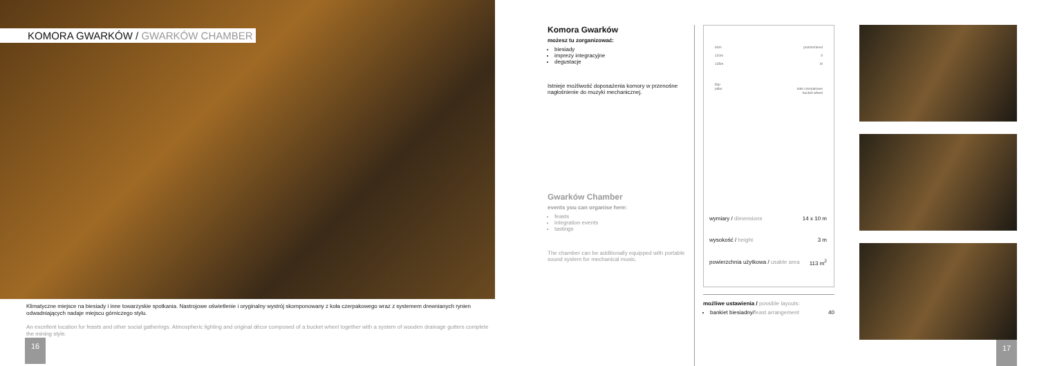KOMORA GWARKÓW / GWARKÓW CHAMBER
Klimatyczne miejsce na biesiady i inne towarzyskie spotkania. Nastrojowe oświetlenie i oryginalny wystrój skomponowany z koła czerpakowego wraz z systemem drewnianych rynien odwadniających nadaje miejscu górniczego stylu.
An excellent location for feasts and other social gatherings. Atmospheric lighting and original décor composed of a bucket wheel together with a system of wooden drainage gutters complete the mining style.
16
Komora Gwarków
możesz tu zorganizować:
biesiady
imprezy integracyjne
degustacje
Istnieje możliwość doposażenia komory w przenośne nagłośnienie do muzyki mechanicznej.
Gwarków Chamber
events you can organise here:
feasts
integration events
tastings
The chamber can be additionally equipped with portable sound system for mechanical music.
64m poziom/level
110m II
135m III
filar
pillar koło czerpakowe
bucket wheel
| wymiary / dimensions | 14 x 10 m |
| wysokość / height | 3 m |
| powierzchnia użytkowa / usable area | 113 m<sup>2</sup> |
możliwe ustawienia / possible layouts:
bankiet biesiadny/feast arrangement 40
17